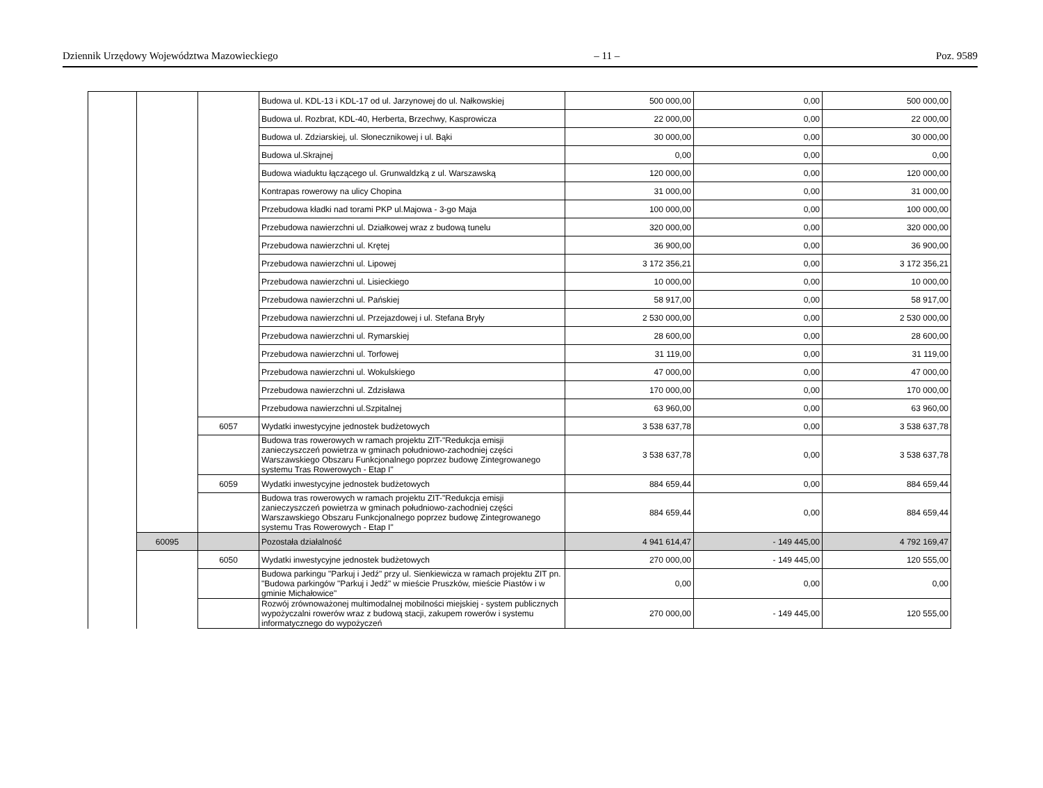Dziennik Urzędowy Województwa Mazowieckiego – 11 – Poz. 9589
| | | | Budowa ul. KDL-13 i KDL-17 od ul. Jarzynowej do ul. Nałkowskiej | 500 000,00 | 0,00 | 500 000,00 |
| | | | Budowa ul. Rozbrat, KDL-40, Herberta, Brzechwy, Kasprowicza | 22 000,00 | 0,00 | 22 000,00 |
| | | | Budowa ul. Zdziarskiej, ul. Słonecznikowej i ul. Bąki | 30 000,00 | 0,00 | 30 000,00 |
| | | | Budowa ul.Skrajnej | 0,00 | 0,00 | 0,00 |
| | | | Budowa wiaduktu łączącego ul. Grunwaldzką z ul. Warszawską | 120 000,00 | 0,00 | 120 000,00 |
| | | | Kontrapas rowerowy na ulicy Chopina | 31 000,00 | 0,00 | 31 000,00 |
| | | | Przebudowa kładki nad torami PKP ul.Majowa - 3-go Maja | 100 000,00 | 0,00 | 100 000,00 |
| | | | Przebudowa nawierzchni ul. Działkowej wraz z budową tunelu | 320 000,00 | 0,00 | 320 000,00 |
| | | | Przebudowa nawierzchni ul. Krętej | 36 900,00 | 0,00 | 36 900,00 |
| | | | Przebudowa nawierzchni ul. Lipowej | 3 172 356,21 | 0,00 | 3 172 356,21 |
| | | | Przebudowa nawierzchni ul. Lisieckiego | 10 000,00 | 0,00 | 10 000,00 |
| | | | Przebudowa nawierzchni ul. Pańskiej | 58 917,00 | 0,00 | 58 917,00 |
| | | | Przebudowa nawierzchni ul. Przejazdowej i ul. Stefana Bryły | 2 530 000,00 | 0,00 | 2 530 000,00 |
| | | | Przebudowa nawierzchni ul. Rymarskiej | 28 600,00 | 0,00 | 28 600,00 |
| | | | Przebudowa nawierzchni ul. Torfowej | 31 119,00 | 0,00 | 31 119,00 |
| | | | Przebudowa nawierzchni ul. Wokulskiego | 47 000,00 | 0,00 | 47 000,00 |
| | | | Przebudowa nawierzchni ul. Zdzisława | 170 000,00 | 0,00 | 170 000,00 |
| | | | Przebudowa nawierzchni ul.Szpitalnej | 63 960,00 | 0,00 | 63 960,00 |
| | | 6057 | Wydatki inwestycyjne jednostek budżetowych | 3 538 637,78 | 0,00 | 3 538 637,78 |
| | | | Budowa tras rowerowych w ramach projektu ZIT-"Redukcja emisji zanieczyszczeń powietrza w gminach południowo-zachodniej części Warszawskiego Obszaru Funkcjonalnego poprzez budowę Zintegrowanego systemu Tras Rowerowych - Etap I" | 3 538 637,78 | 0,00 | 3 538 637,78 |
| | | 6059 | Wydatki inwestycyjne jednostek budżetowych | 884 659,44 | 0,00 | 884 659,44 |
| | | | Budowa tras rowerowych w ramach projektu ZIT-"Redukcja emisji zanieczyszczeń powietrza w gminach południowo-zachodniej części Warszawskiego Obszaru Funkcjonalnego poprzez budowę Zintegrowanego systemu Tras Rowerowych - Etap I" | 884 659,44 | 0,00 | 884 659,44 |
| | 60095 | | Pozostała działalność | 4 941 614,47 | - 149 445,00 | 4 792 169,47 |
| | | 6050 | Wydatki inwestycyjne jednostek budżetowych | 270 000,00 | - 149 445,00 | 120 555,00 |
| | | | Budowa parkingu "Parkuj i Jedź" przy ul. Sienkiewicza w ramach projektu ZIT pn. "Budowa parkingów "Parkuj i Jedź" w mieście Pruszków, mieście Piastów i w gminie Michałowice" | 0,00 | 0,00 | 0,00 |
| | | | Rozwój zrównoważonej multimodalnej mobilności miejskiej - system publicznych wypożyczalni rowerów wraz z budową stacji, zakupem rowerów i systemu informatycznego do wypożyczeń | 270 000,00 | - 149 445,00 | 120 555,00 |